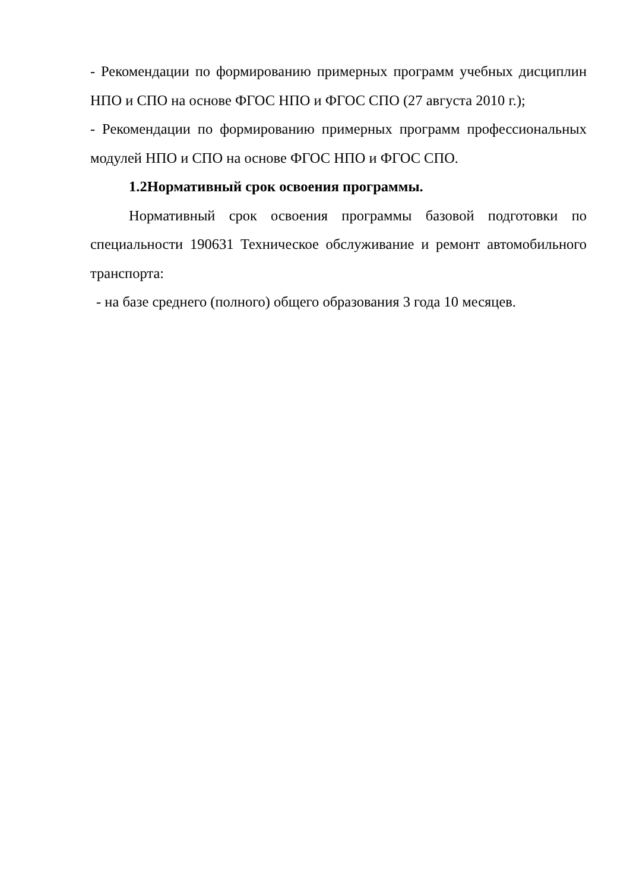- Рекомендации по формированию примерных программ учебных дисциплин НПО и СПО на основе ФГОС НПО и ФГОС СПО (27 августа 2010 г.);
- Рекомендации по формированию примерных программ профессиональных модулей НПО и СПО на основе ФГОС НПО и ФГОС СПО.
1.2Нормативный срок освоения программы.
Нормативный срок освоения программы базовой подготовки по специальности 190631 Техническое обслуживание и ремонт автомобильного транспорта:
- на базе среднего (полного) общего образования 3 года 10 месяцев.